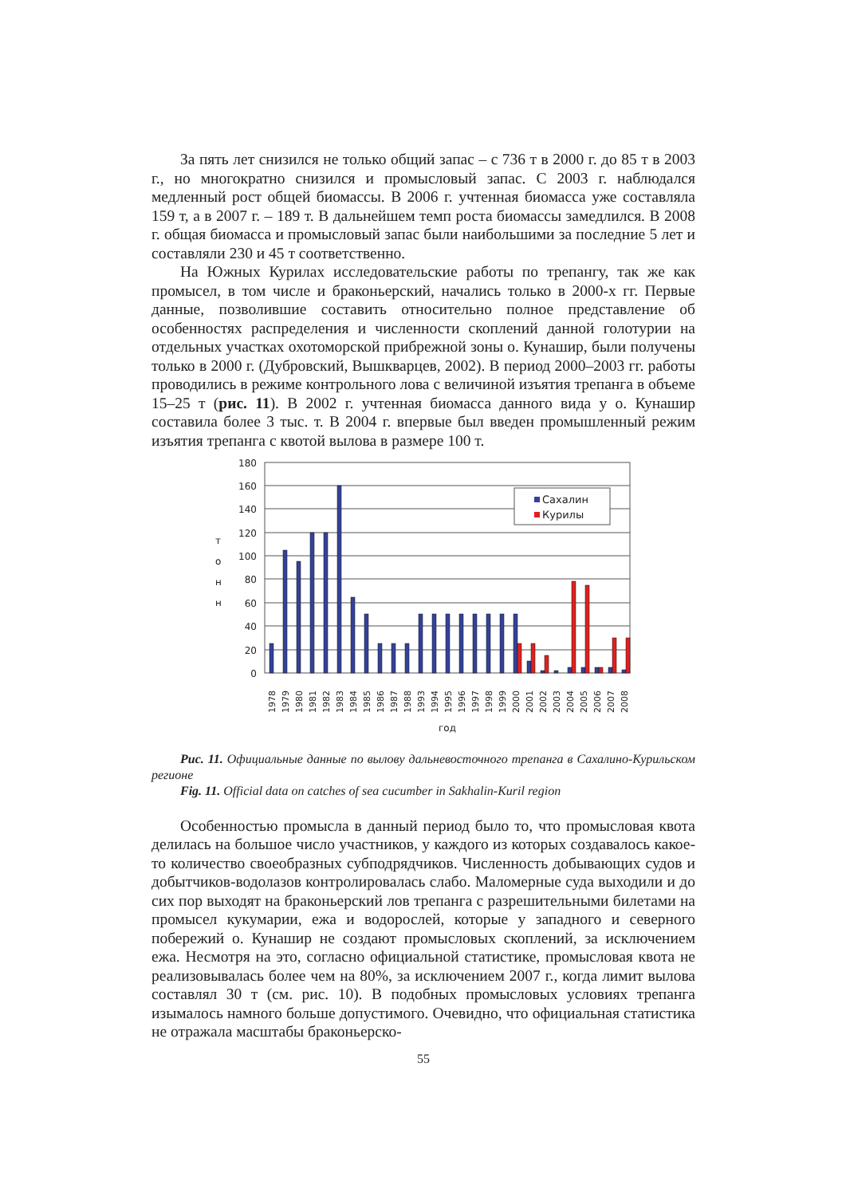За пять лет снизился не только общий запас – с 736 т в 2000 г. до 85 т в 2003 г., но многократно снизился и промысловый запас. С 2003 г. наблюдался медленный рост общей биомассы. В 2006 г. учтенная биомасса уже составляла 159 т, а в 2007 г. – 189 т. В дальнейшем темп роста биомассы замедлился. В 2008 г. общая биомасса и промысловый запас были наибольшими за последние 5 лет и составляли 230 и 45 т соответственно.
На Южных Курилах исследовательские работы по трепангу, так же как промысел, в том числе и браконьерский, начались только в 2000-х гг. Первые данные, позволившие составить относительно полное представление об особенностях распределения и численности скоплений данной голотурии на отдельных участках охотоморской прибрежной зоны о. Кунашир, были получены только в 2000 г. (Дубровский, Вышкварцев, 2002). В период 2000–2003 гг. работы проводились в режиме контрольного лова с величиной изъятия трепанга в объеме 15–25 т (рис. 11). В 2002 г. учтенная биомасса данного вида у о. Кунашир составила более 3 тыс. т. В 2004 г. впервые был введен промышленный режим изъятия трепанга с квотой вылова в размере 100 т.
180
160
140
120
100
80
60
40
20
0
т
о
н
н
Сахалин
Курилы
1978
1979
1980
1981
1982
1983
1984
1985
1986
1987
1988
1993
1994
1995
1996
1997
1998
1999
2000
2001
2002
2003
2004
2005
2006
2007
2008
год
Рис. 11. Официальные данные по вылову дальневосточного трепанга в Сахалино-Курильском регионе
Fig. 11. Official data on catches of sea cucumber in Sakhalin-Kuril region
Особенностью промысла в данный период было то, что промысловая квота делилась на большое число участников, у каждого из которых создавалось какое-то количество своеобразных субподрядчиков. Численность добывающих судов и добытчиков-водолазов контролировалась слабо. Маломерные суда выходили и до сих пор выходят на браконьерский лов трепанга с разрешительными билетами на промысел кукумарии, ежа и водорослей, которые у западного и северного побережий о. Кунашир не создают промысловых скоплений, за исключением ежа. Несмотря на это, согласно официальной статистике, промысловая квота не реализовывалась более чем на 80%, за исключением 2007 г., когда лимит вылова составлял 30 т (см. рис. 10). В подобных промысловых условиях трепанга изымалось намного больше допустимого. Очевидно, что официальная статистика не отражала масштабы браконьерско-
55